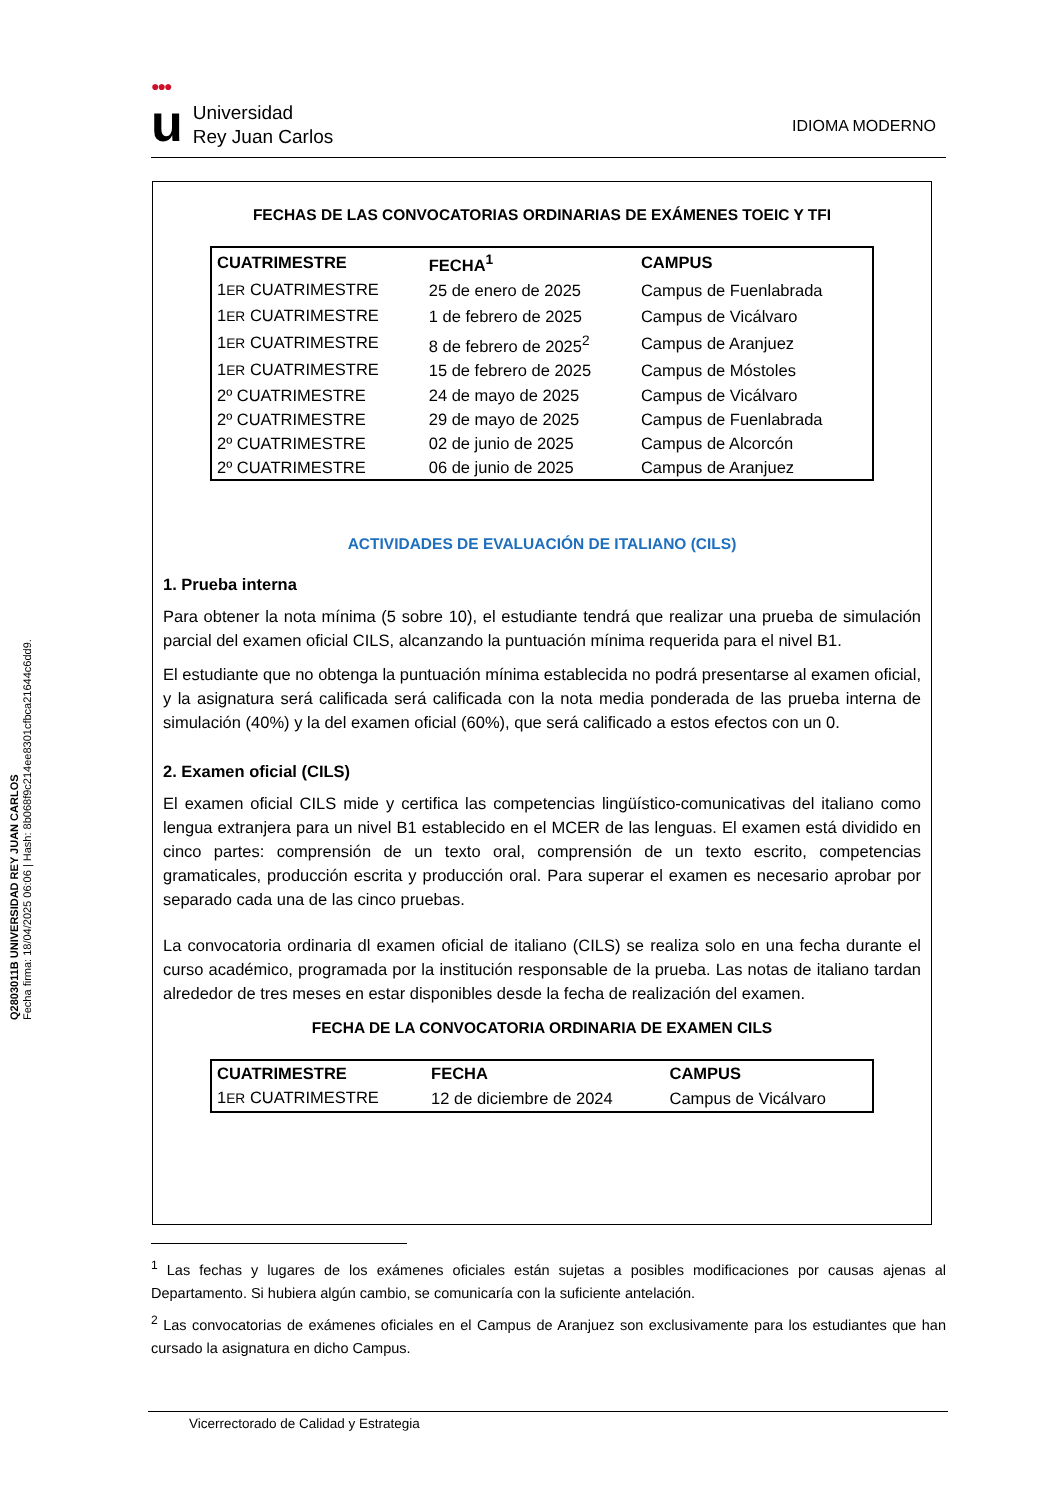●●●
u
Universidad
Rey Juan Carlos
IDIOMA MODERNO
Q2803011B UNIVERSIDAD REY JUAN CARLOS
Fecha firma: 18/04/2025 06:06 | Hash: 8b068f9c214ee8301cfbca21644c6dd9.
FECHAS DE LAS CONVOCATORIAS ORDINARIAS DE EXÁMENES TOEIC Y TFI
| CUATRIMESTRE | FECHA<sup>1</sup> | CAMPUS |
| --- | --- | --- |
| 1 ER CUATRIMESTRE | 25 de enero de 2025 | Campus de Fuenlabrada |
| 1 ER CUATRIMESTRE | 1 de febrero de 2025 | Campus de Vicálvaro |
| 1 ER CUATRIMESTRE | 8 de febrero de 2025<sup>2</sup> | Campus de Aranjuez |
| 1 ER CUATRIMESTRE | 15 de febrero de 2025 | Campus de Móstoles |
| 2º CUATRIMESTRE | 24 de mayo de 2025 | Campus de Vicálvaro |
| 2º CUATRIMESTRE | 29 de mayo de 2025 | Campus de Fuenlabrada |
| 2º CUATRIMESTRE | 02 de junio de 2025 | Campus de Alcorcón |
| 2º CUATRIMESTRE | 06 de junio de 2025 | Campus de Aranjuez |
ACTIVIDADES DE EVALUACIÓN DE ITALIANO (CILS)
1. Prueba interna
Para obtener la nota mínima (5 sobre 10), el estudiante tendrá que realizar una prueba de simulación parcial del examen oficial CILS, alcanzando la puntuación mínima requerida para el nivel B1.
El estudiante que no obtenga la puntuación mínima establecida no podrá presentarse al examen oficial, y la asignatura será calificada será calificada con la nota media ponderada de las prueba interna de simulación (40%) y la del examen oficial (60%), que será calificado a estos efectos con un 0.
2. Examen oficial (CILS)
El examen oficial CILS mide y certifica las competencias lingüístico-comunicativas del italiano como lengua extranjera para un nivel B1 establecido en el MCER de las lenguas. El examen está dividido en cinco partes: comprensión de un texto oral, comprensión de un texto escrito, competencias gramaticales, producción escrita y producción oral. Para superar el examen es necesario aprobar por separado cada una de las cinco pruebas.
La convocatoria ordinaria dl examen oficial de italiano (CILS) se realiza solo en una fecha durante el curso académico, programada por la institución responsable de la prueba. Las notas de italiano tardan alrededor de tres meses en estar disponibles desde la fecha de realización del examen.
FECHA DE LA CONVOCATORIA ORDINARIA DE EXAMEN CILS
| CUATRIMESTRE | FECHA | CAMPUS |
| --- | --- | --- |
| 1 ER CUATRIMESTRE | 12 de diciembre de 2024 | Campus de Vicálvaro |
<sup>1</sup> Las fechas y lugares de los exámenes oficiales están sujetas a posibles modificaciones por causas ajenas al Departamento. Si hubiera algún cambio, se comunicaría con la suficiente antelación.
<sup>2</sup> Las convocatorias de exámenes oficiales en el Campus de Aranjuez son exclusivamente para los estudiantes que han cursado la asignatura en dicho Campus.
Vicerrectorado de Calidad y Estrategia